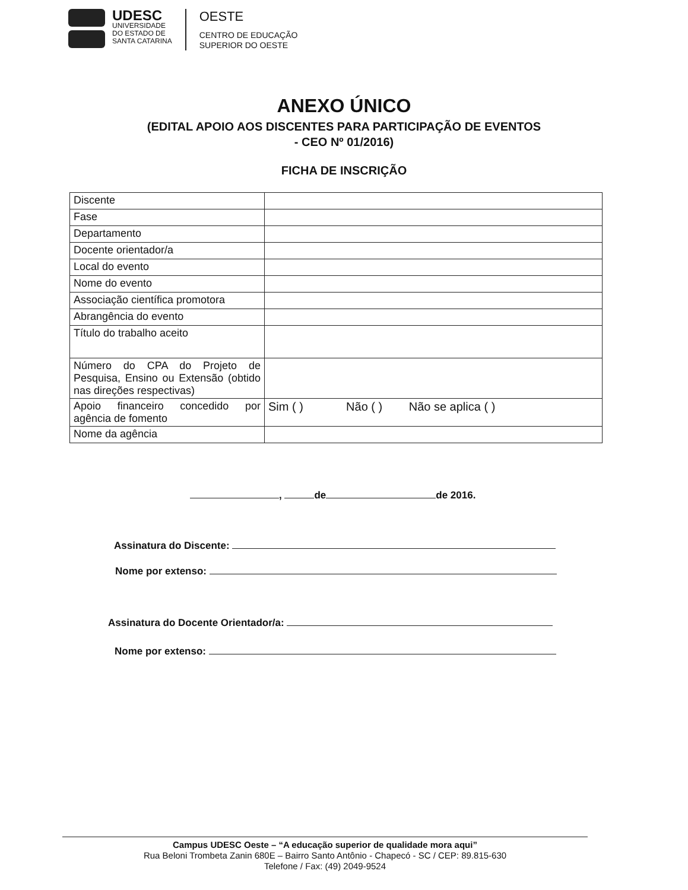UDESC
UNIVERSIDADE
DO ESTADO DE
SANTA CATARINA
OESTE
CENTRO DE EDUCAÇÃO
SUPERIOR DO OESTE
ANEXO ÚNICO
(EDITAL APOIO AOS DISCENTES PARA PARTICIPAÇÃO DE EVENTOS
- CEO Nº 01/2016)
FICHA DE INSCRIÇÃO
| Discente | |
| Fase | |
| Departamento | |
| Docente orientador/a | |
| Local do evento | |
| Nome do evento | |
| Associação científica promotora | |
| Abrangência do evento | |
| Título do trabalho aceito | |
| Número do CPA do Projeto de Pesquisa, Ensino ou Extensão (obtido nas direções respectivas) | |
| Apoio financeiro concedido por agência de fomento | Sim ( ) Não ( ) Não se aplica ( ) |
| Nome da agência | |
, de de 2016.
Assinatura do Discente:
Nome por extenso:
Assinatura do Docente Orientador/a:
Nome por extenso:
Campus UDESC Oeste – “A educação superior de qualidade mora aqui”
Rua Beloni Trombeta Zanin 680E – Bairro Santo Antônio - Chapecó - SC / CEP: 89.815-630
Telefone / Fax: (49) 2049-9524